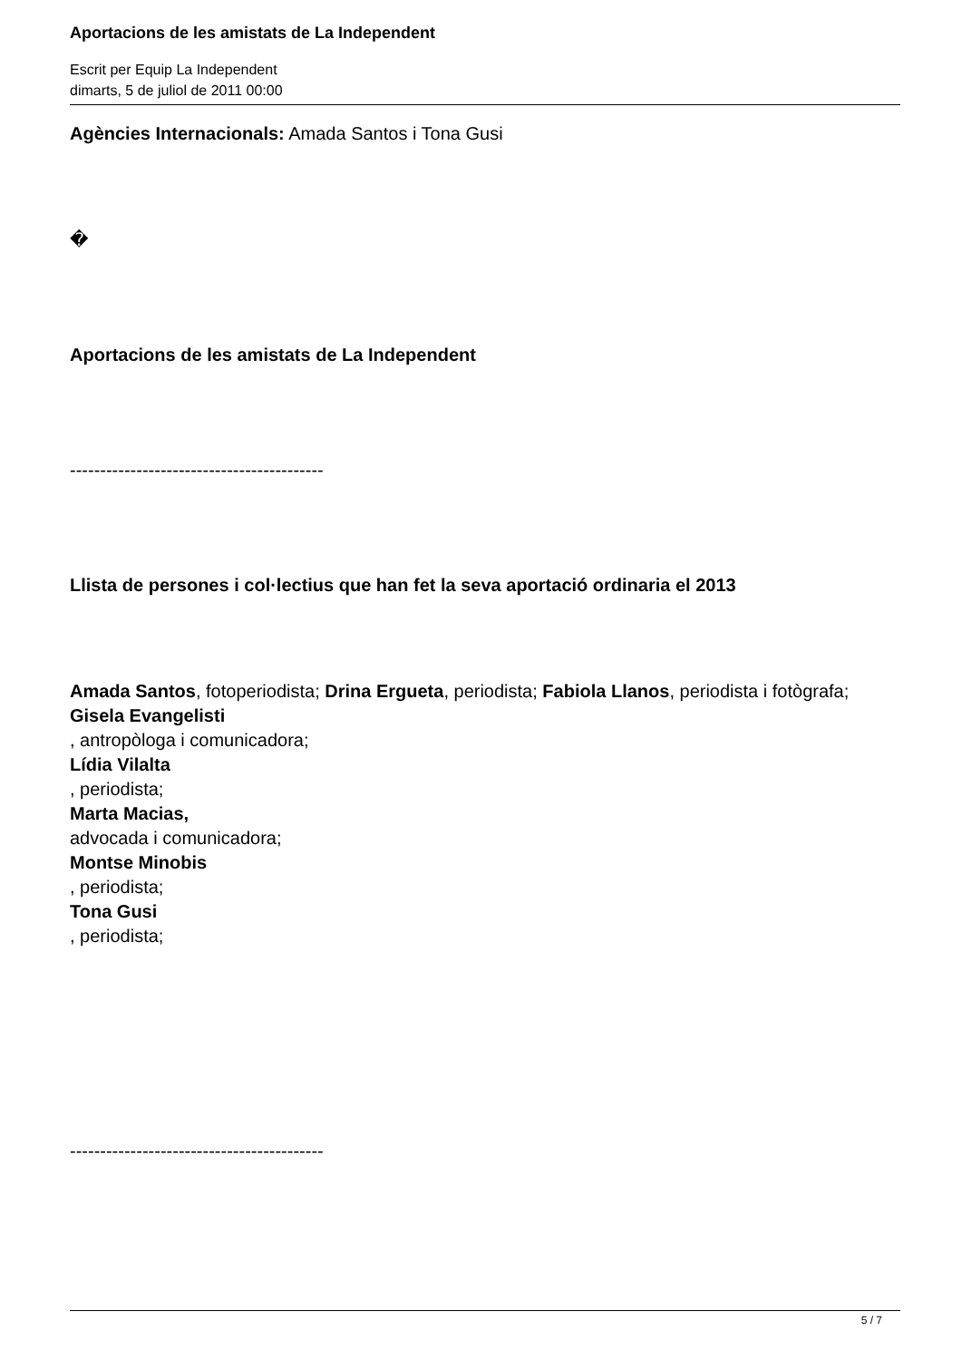Aportacions de les amistats de La Independent
Escrit per Equip La Independent
dimarts, 5 de juliol de 2011 00:00
Agències Internacionals: Amada Santos i Tona Gusi
�
Aportacions de les amistats de La Independent
------------------------------------------
Llista de persones i col·lectius que han fet la seva aportació ordinaria el 2013
Amada Santos, fotoperiodista; Drina Ergueta, periodista; Fabiola Llanos, periodista i fotògrafa; Gisela Evangelisti
, antropòloga i comunicadora;
Lídia Vilalta
, periodista;
Marta Macias,
advocada i comunicadora;
Montse Minobis
, periodista;
Tona Gusi
, periodista;
------------------------------------------
5 / 7